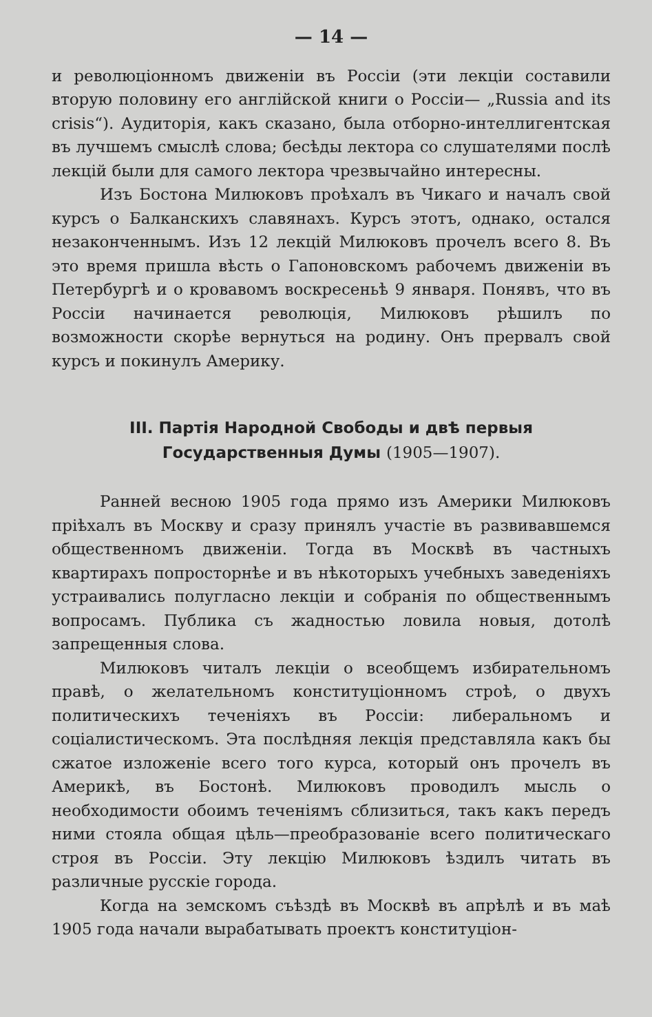— 14 —
и революціонномъ движеніи въ Россіи (эти лекціи составили вторую половину его англійской книги о Россіи— „Russia and its crisis“). Аудиторія, какъ сказано, была отборно-интеллигентская въ лучшемъ смыслѣ слова; бесѣды лектора со слушателями послѣ лекцій были для самого лектора чрезвычайно интересны.
Изъ Бостона Милюковъ проѣхалъ въ Чикаго и началъ свой курсъ о Балканскихъ славянахъ. Курсъ этотъ, однако, остался незаконченнымъ. Изъ 12 лекцій Милюковъ прочелъ всего 8. Въ это время пришла вѣсть о Гапоновскомъ рабочемъ движеніи въ Петербургѣ и о кровавомъ воскресеньѣ 9 января. Понявъ, что въ Россіи начинается революція, Милюковъ рѣшилъ по возможности скорѣе вернуться на родину. Онъ прервалъ свой курсъ и покинулъ Америку.
III. Партія Народной Свободы и двѣ первыя Государственныя Думы (1905—1907).
Ранней весною 1905 года прямо изъ Америки Милюковъ пріѣхалъ въ Москву и сразу принялъ участіе въ развивавшемся общественномъ движеніи. Тогда въ Москвѣ въ частныхъ квартирахъ попросторнѣе и въ нѣкоторыхъ учебныхъ заведеніяхъ устраивались полугласно лекціи и собранія по общественнымъ вопросамъ. Публика съ жадностью ловила новыя, дотолѣ запрещенныя слова.
Милюковъ читалъ лекціи о всеобщемъ избирательномъ правѣ, о желательномъ конституціонномъ строѣ, о двухъ политическихъ теченіяхъ въ Россіи: либеральномъ и соціалистическомъ. Эта послѣдняя лекція представляла какъ бы сжатое изложеніе всего того курса, который онъ прочелъ въ Америкѣ, въ Бостонѣ. Милюковъ проводилъ мысль о необходимости обоимъ теченіямъ сблизиться, такъ какъ передъ ними стояла общая цѣль—преобразованіе всего политическаго строя въ Россіи. Эту лекцію Милюковъ ѣздилъ читать въ различные русскіе города.
Когда на земскомъ съѣздѣ въ Москвѣ въ апрѣлѣ и въ маѣ 1905 года начали вырабатывать проектъ конституціон-